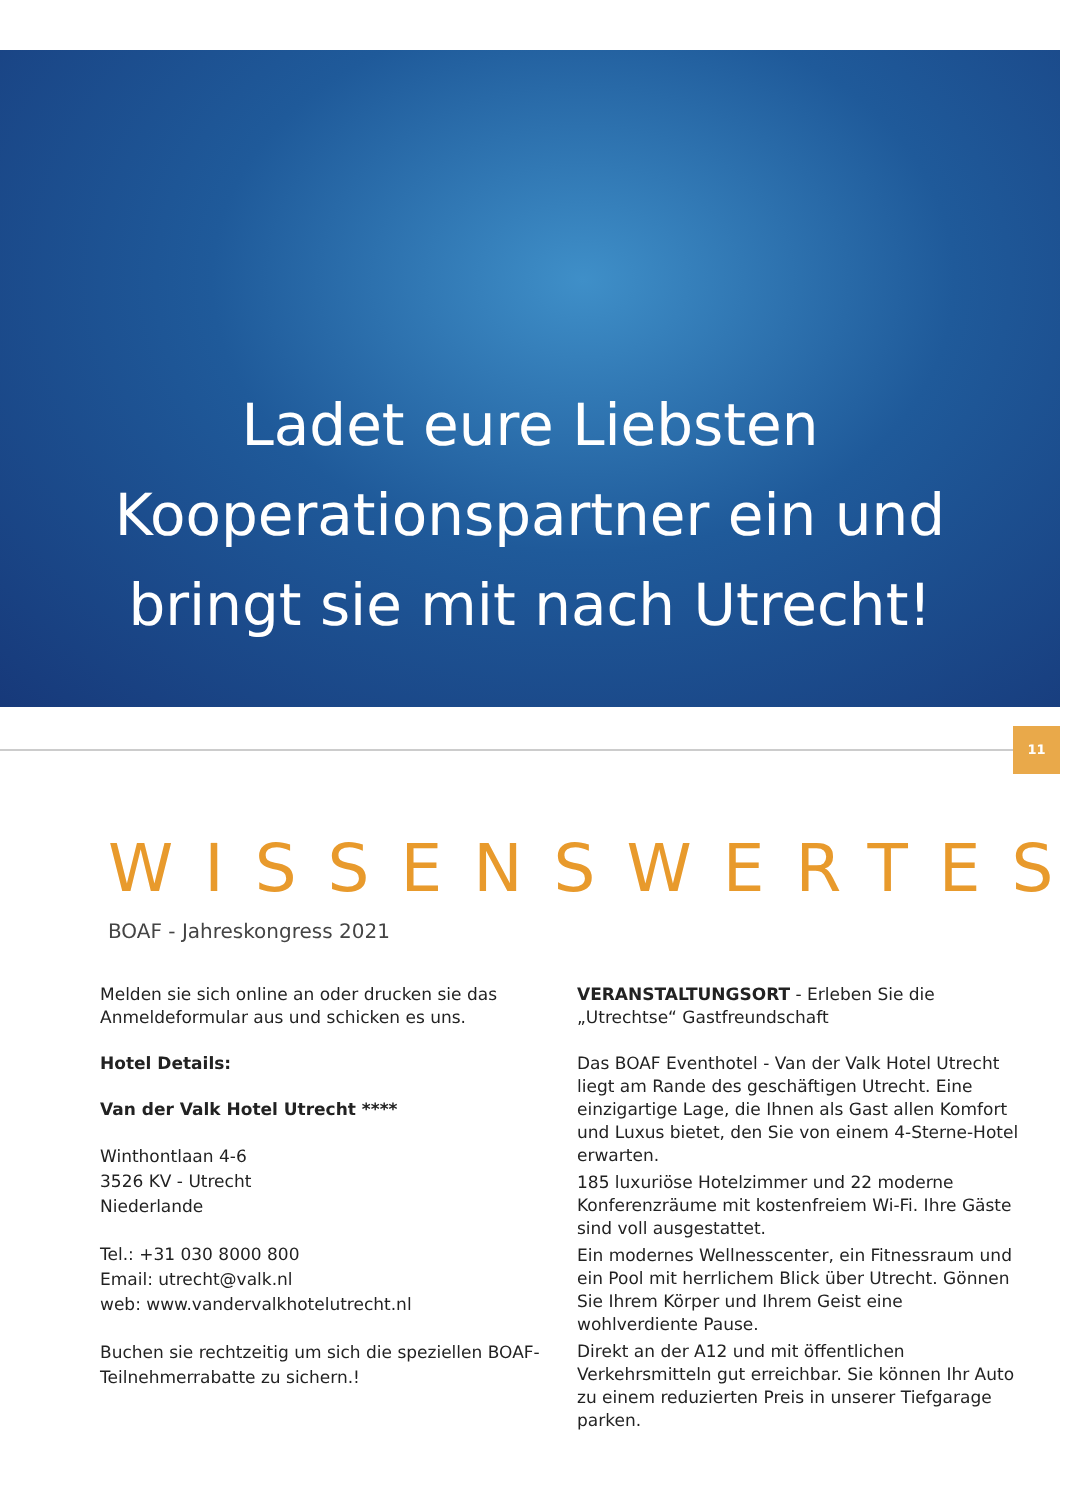Ladet eure Liebsten
Kooperationspartner ein und
bringt sie mit nach Utrecht!
11
WISSENSWERTES
BOAF - Jahreskongress 2021
Melden sie sich online an oder drucken sie das Anmeldeformular aus und schicken es uns.
Hotel Details:
Van der Valk Hotel Utrecht ****
Winthontlaan 4-6
3526 KV - Utrecht
Niederlande
Tel.: +31 030 8000 800
Email: utrecht@valk.nl
web: www.vandervalkhotelutrecht.nl
Buchen sie rechtzeitig um sich die speziellen BOAF-Teilnehmerrabatte zu sichern.!
VERANSTALTUNGSORT - Erleben Sie die „Utrechtse“ Gastfreundschaft
Das BOAF Eventhotel - Van der Valk Hotel Utrecht liegt am Rande des geschäftigen Utrecht. Eine einzigartige Lage, die Ihnen als Gast allen Komfort und Luxus bietet, den Sie von einem 4-Sterne-Hotel erwarten.
185 luxuriöse Hotelzimmer und 22 moderne Konferenzräume mit kostenfreiem Wi-Fi. Ihre Gäste sind voll ausgestattet.
Ein modernes Wellnesscenter, ein Fitnessraum und ein Pool mit herrlichem Blick über Utrecht. Gönnen Sie Ihrem Körper und Ihrem Geist eine wohlverdiente Pause.
Direkt an der A12 und mit öffentlichen Verkehrsmitteln gut erreichbar. Sie können Ihr Auto zu einem reduzierten Preis in unserer Tiefgarage parken.